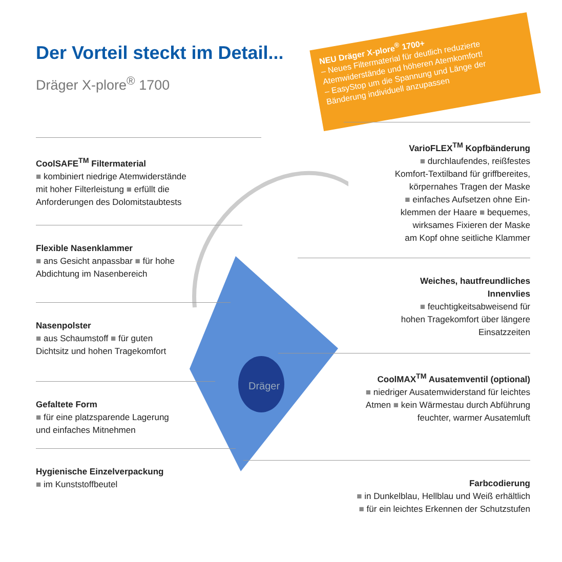Der Vorteil steckt im Detail...
Dräger X-plore<sup>®</sup> 1700
NEU Dräger X-plore<sup>®</sup> 1700+
– Neues Filtermaterial für deutlich reduzierte Atemwiderstände und höheren Atemkomfort!
– EasyStop um die Spannung und Länge der Bänderung individuell anzupassen
Dräger
CoolSAFE<sup>TM</sup> Filtermaterial
■ kombiniert niedrige Atemwiderstände
mit hoher Filterleistung ■ erfüllt die
Anforderungen des Dolomitstaubtests
Flexible Nasenklammer
■ ans Gesicht anpassbar ■ für hohe
Abdichtung im Nasenbereich
Nasenpolster
■ aus Schaumstoff ■ für guten
Dichtsitz und hohen Tragekomfort
Gefaltete Form
■ für eine platzsparende Lagerung
und einfaches Mitnehmen
Hygienische Einzelverpackung
■ im Kunststoffbeutel
VarioFLEX<sup>TM</sup> Kopfbänderung
■ durchlaufendes, reißfestes
Komfort-Textilband für griffbereites,
körpernahes Tragen der Maske
■ einfaches Aufsetzen ohne Ein-
klemmen der Haare ■ bequemes,
wirksames Fixieren der Maske
am Kopf ohne seitliche Klammer
Weiches, hautfreundliches
Innenvlies
■ feuchtigkeitsabweisend für
hohen Tragekomfort über längere
Einsatzzeiten
CoolMAX<sup>TM</sup> Ausatemventil (optional)
■ niedriger Ausatemwiderstand für leichtes
Atmen ■ kein Wärmestau durch Abführung
feuchter, warmer Ausatemluft
Farbcodierung
■ in Dunkelblau, Hellblau und Weiß erhältlich
■ für ein leichtes Erkennen der Schutzstufen